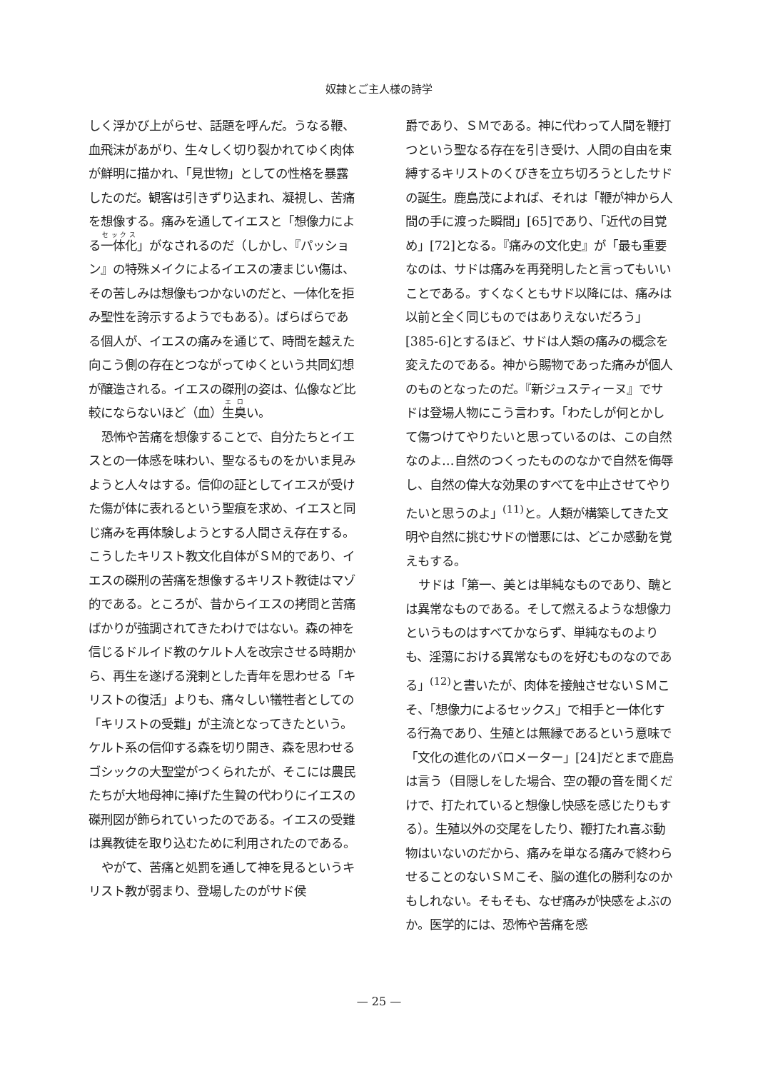奴隷とご主人様の詩学
しく浮かび上がらせ、話題を呼んだ。うなる鞭、血飛沫があがり、生々しく切り裂かれてゆく肉体が鮮明に描かれ、「見世物」としての性格を暴露したのだ。観客は引きずり込まれ、凝視し、苦痛を想像する。痛みを通してイエスと「想像力による一体化」がなされるのだ（しかし、『パッション』の特殊メイクによるイエスの凄まじい傷は、その苦しみは想像もつかないのだと、一体化を拒み聖性を誇示するようでもある）。ばらばらである個人が、イエスの痛みを通じて、時間を越えた向こう側の存在とつながってゆくという共同幻想が醸造される。イエスの磔刑の姿は、仏像など比較にならないほど（血）生臭い。
恐怖や苦痛を想像することで、自分たちとイエスとの一体感を味わい、聖なるものをかいま見みようと人々はする。信仰の証としてイエスが受けた傷が体に表れるという聖痕を求め、イエスと同じ痛みを再体験しようとする人間さえ存在する。こうしたキリスト教文化自体がＳＭ的であり、イエスの磔刑の苦痛を想像するキリスト教徒はマゾ的である。ところが、昔からイエスの拷問と苦痛ばかりが強調されてきたわけではない。森の神を信じるドルイド教のケルト人を改宗させる時期から、再生を遂げる溌剌とした青年を思わせる「キリストの復活」よりも、痛々しい犠牲者としての「キリストの受難」が主流となってきたという。ケルト系の信仰する森を切り開き、森を思わせるゴシックの大聖堂がつくられたが、そこには農民たちが大地母神に捧げた生贄の代わりにイエスの磔刑図が飾られていったのである。イエスの受難は異教徒を取り込むために利用されたのである。
やがて、苦痛と処罰を通して神を見るというキリスト教が弱まり、登場したのがサド侯
爵であり、ＳＭである。神に代わって人間を鞭打つという聖なる存在を引き受け、人間の自由を束縛するキリストのくびきを立ち切ろうとしたサドの誕生。鹿島茂によれば、それは「鞭が神から人間の手に渡った瞬間」[65]であり、「近代の目覚め」[72]となる。『痛みの文化史』が「最も重要なのは、サドは痛みを再発明したと言ってもいいことである。すくなくともサド以降には、痛みは以前と全く同じものではありえないだろう」[385-6]とするほど、サドは人類の痛みの概念を変えたのである。神から賜物であった痛みが個人のものとなったのだ。『新ジュスティーヌ』でサドは登場人物にこう言わす。「わたしが何とかして傷つけてやりたいと思っているのは、この自然なのよ…自然のつくったもののなかで自然を侮辱し、自然の偉大な効果のすべてを中止させてやりたいと思うのよ」<sup>(11)</sup>と。人類が構築してきた文明や自然に挑むサドの憎悪には、どこか感動を覚えもする。
サドは「第一、美とは単純なものであり、醜とは異常なものである。そして燃えるような想像力というものはすべてかならず、単純なものよりも、淫蕩における異常なものを好むものなのである」<sup>(12)</sup>と書いたが、肉体を接触させないＳＭこそ、「想像力によるセックス」で相手と一体化する行為であり、生殖とは無縁であるという意味で「文化の進化のバロメーター」[24]だとまで鹿島は言う（目隠しをした場合、空の鞭の音を聞くだけで、打たれていると想像し快感を感じたりもする）。生殖以外の交尾をしたり、鞭打たれ喜ぶ動物はいないのだから、痛みを単なる痛みで終わらせることのないＳＭこそ、脳の進化の勝利なのかもしれない。そもそも、なぜ痛みが快感をよぶのか。医学的には、恐怖や苦痛を感
— 25 —